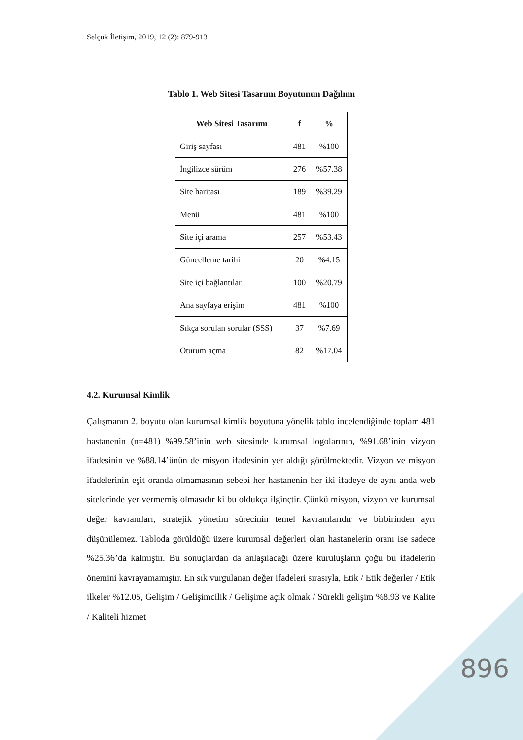Selçuk İletişim, 2019, 12 (2): 879-913
Tablo 1. Web Sitesi Tasarımı Boyutunun Dağılımı
| Web Sitesi Tasarımı | f | % |
| --- | --- | --- |
| Giriş sayfası | 481 | %100 |
| İngilizce sürüm | 276 | %57.38 |
| Site haritası | 189 | %39.29 |
| Menü | 481 | %100 |
| Site içi arama | 257 | %53.43 |
| Güncelleme tarihi | 20 | %4.15 |
| Site içi bağlantılar | 100 | %20.79 |
| Ana sayfaya erişim | 481 | %100 |
| Sıkça sorulan sorular (SSS) | 37 | %7.69 |
| Oturum açma | 82 | %17.04 |
4.2. Kurumsal Kimlik
Çalışmanın 2. boyutu olan kurumsal kimlik boyutuna yönelik tablo incelendiğinde toplam 481 hastanenin (n=481) %99.58’inin web sitesinde kurumsal logolarının, %91.68’inin vizyon ifadesinin ve %88.14’ünün de misyon ifadesinin yer aldığı görülmektedir. Vizyon ve misyon ifadelerinin eşit oranda olmamasının sebebi her hastanenin her iki ifadeye de aynı anda web sitelerinde yer vermemiş olmasıdır ki bu oldukça ilginçtir. Çünkü misyon, vizyon ve kurumsal değer kavramları, stratejik yönetim sürecinin temel kavramlarıdır ve birbirinden ayrı düşünülemez. Tabloda görüldüğü üzere kurumsal değerleri olan hastanelerin oranı ise sadece %25.36’da kalmıştır. Bu sonuçlardan da anlaşılacağı üzere kuruluşların çoğu bu ifadelerin önemini kavrayamamıştır. En sık vurgulanan değer ifadeleri sırasıyla, Etik / Etik değerler / Etik ilkeler %12.05, Gelişim / Gelişimcilik / Gelişime açık olmak / Sürekli gelişim %8.93 ve Kalite / Kaliteli hizmet
896